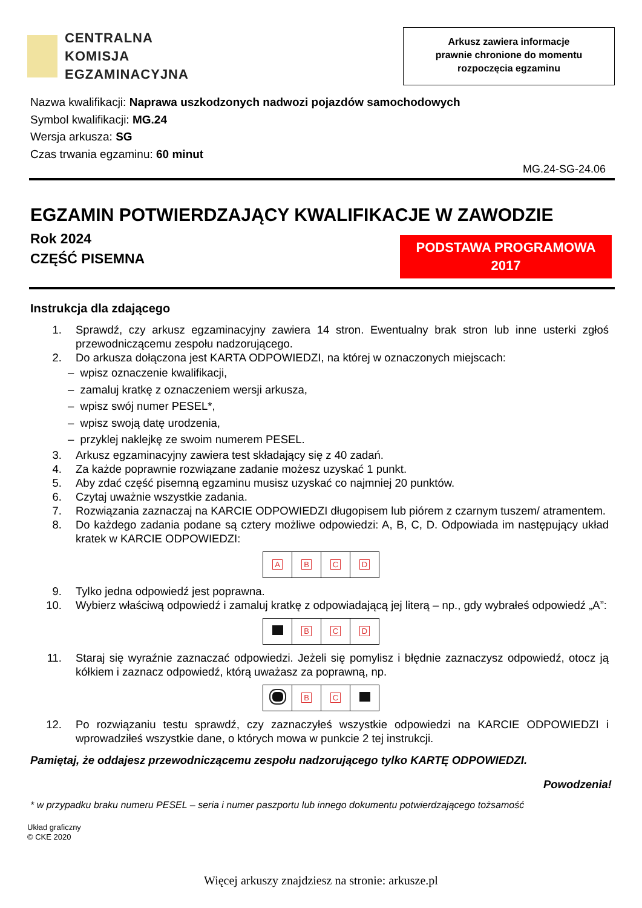CENTRALNA
KOMISJA
EGZAMINACYJNA
Arkusz zawiera informacje
prawnie chronione do momentu
rozpoczęcia egzaminu
Nazwa kwalifikacji: Naprawa uszkodzonych nadwozi pojazdów samochodowych
Symbol kwalifikacji: MG.24
Wersja arkusza: SG
Czas trwania egzaminu: 60 minut
MG.24-SG-24.06
EGZAMIN POTWIERDZAJĄCY KWALIFIKACJE W ZAWODZIE
Rok 2024
CZĘŚĆ PISEMNA
PODSTAWA PROGRAMOWA
2017
Instrukcja dla zdającego
1. Sprawdź, czy arkusz egzaminacyjny zawiera 14 stron. Ewentualny brak stron lub inne usterki zgłoś przewodniczącemu zespołu nadzorującego.
2. Do arkusza dołączona jest KARTA ODPOWIEDZI, na której w oznaczonych miejscach:
– wpisz oznaczenie kwalifikacji,
– zamaluj kratkę z oznaczeniem wersji arkusza,
– wpisz swój numer PESEL*,
– wpisz swoją datę urodzenia,
– przyklej naklejkę ze swoim numerem PESEL.
3. Arkusz egzaminacyjny zawiera test składający się z 40 zadań.
4. Za każde poprawnie rozwiązane zadanie możesz uzyskać 1 punkt.
5. Aby zdać część pisemną egzaminu musisz uzyskać co najmniej 20 punktów.
6. Czytaj uważnie wszystkie zadania.
7. Rozwiązania zaznaczaj na KARCIE ODPOWIEDZI długopisem lub piórem z czarnym tuszem/ atramentem.
8. Do każdego zadania podane są cztery możliwe odpowiedzi: A, B, C, D. Odpowiada im następujący układ kratek w KARCIE ODPOWIEDZI:
| A | B | C | D |
9. Tylko jedna odpowiedź jest poprawna.
10. Wybierz właściwą odpowiedź i zamaluj kratkę z odpowiadającą jej literą – np., gdy wybrałeś odpowiedź „A”:
| | B | C | D |
11. Staraj się wyraźnie zaznaczać odpowiedzi. Jeżeli się pomylisz i błędnie zaznaczysz odpowiedź, otocz ją kółkiem i zaznacz odpowiedź, którą uważasz za poprawną, np.
| | B | C | |
12. Po rozwiązaniu testu sprawdź, czy zaznaczyłeś wszystkie odpowiedzi na KARCIE ODPOWIEDZI i wprowadziłeś wszystkie dane, o których mowa w punkcie 2 tej instrukcji.
Pamiętaj, że oddajesz przewodniczącemu zespołu nadzorującego tylko KARTĘ ODPOWIEDZI.
Powodzenia!
* w przypadku braku numeru PESEL – seria i numer paszportu lub innego dokumentu potwierdzającego tożsamość
Układ graficzny
© CKE 2020
Więcej arkuszy znajdziesz na stronie: arkusze.pl